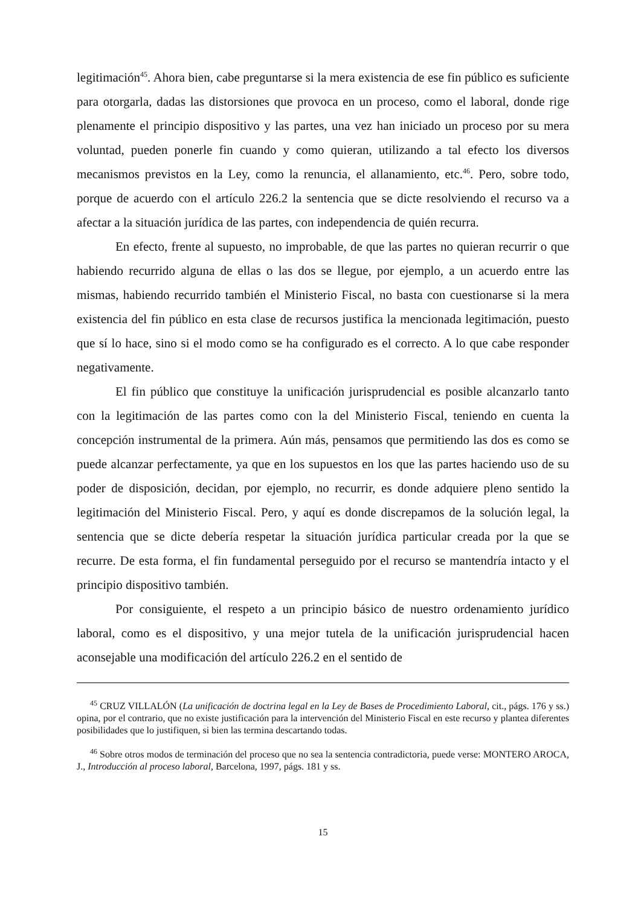legitimación<sup>45</sup>. Ahora bien, cabe preguntarse si la mera existencia de ese fin público es suficiente para otorgarla, dadas las distorsiones que provoca en un proceso, como el laboral, donde rige plenamente el principio dispositivo y las partes, una vez han iniciado un proceso por su mera voluntad, pueden ponerle fin cuando y como quieran, utilizando a tal efecto los diversos mecanismos previstos en la Ley, como la renuncia, el allanamiento, etc.<sup>46</sup>. Pero, sobre todo, porque de acuerdo con el artículo 226.2 la sentencia que se dicte resolviendo el recurso va a afectar a la situación jurídica de las partes, con independencia de quién recurra.
En efecto, frente al supuesto, no improbable, de que las partes no quieran recurrir o que habiendo recurrido alguna de ellas o las dos se llegue, por ejemplo, a un acuerdo entre las mismas, habiendo recurrido también el Ministerio Fiscal, no basta con cuestionarse si la mera existencia del fin público en esta clase de recursos justifica la mencionada legitimación, puesto que sí lo hace, sino si el modo como se ha configurado es el correcto. A lo que cabe responder negativamente.
El fin público que constituye la unificación jurisprudencial es posible alcanzarlo tanto con la legitimación de las partes como con la del Ministerio Fiscal, teniendo en cuenta la concepción instrumental de la primera. Aún más, pensamos que permitiendo las dos es como se puede alcanzar perfectamente, ya que en los supuestos en los que las partes haciendo uso de su poder de disposición, decidan, por ejemplo, no recurrir, es donde adquiere pleno sentido la legitimación del Ministerio Fiscal. Pero, y aquí es donde discrepamos de la solución legal, la sentencia que se dicte debería respetar la situación jurídica particular creada por la que se recurre. De esta forma, el fin fundamental perseguido por el recurso se mantendría intacto y el principio dispositivo también.
Por consiguiente, el respeto a un principio básico de nuestro ordenamiento jurídico laboral, como es el dispositivo, y una mejor tutela de la unificación jurisprudencial hacen aconsejable una modificación del artículo 226.2 en el sentido de
<sup>45</sup> CRUZ VILLALÓN (La unificación de doctrina legal en la Ley de Bases de Procedimiento Laboral, cit., págs. 176 y ss.) opina, por el contrario, que no existe justificación para la intervención del Ministerio Fiscal en este recurso y plantea diferentes posibilidades que lo justifiquen, si bien las termina descartando todas.
<sup>46</sup> Sobre otros modos de terminación del proceso que no sea la sentencia contradictoria, puede verse: MONTERO AROCA, J., Introducción al proceso laboral, Barcelona, 1997, págs. 181 y ss.
15